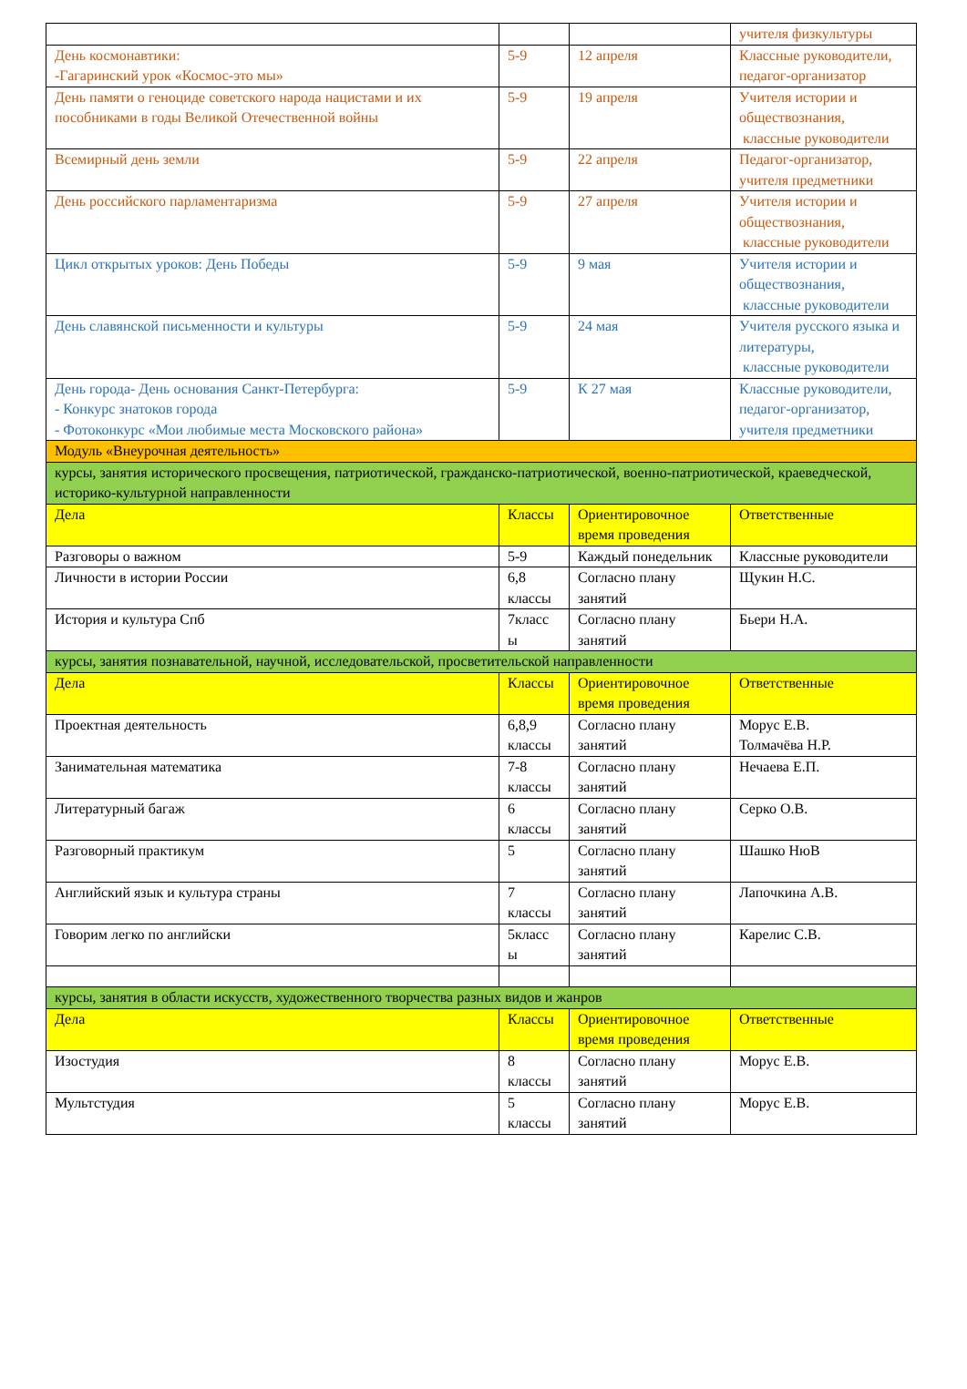| | | | учителя физкультуры |
| День космонавтики: -Гагаринский урок «Космос-это мы» | 5-9 | 12 апреля | Классные руководители, педагог-организатор |
| День памяти о геноциде советского народа нацистами и их пособниками в годы Великой Отечественной войны | 5-9 | 19 апреля | Учителя истории и обществознания, классные руководители |
| Всемирный день земли | 5-9 | 22 апреля | Педагог-организатор, учителя предметники |
| День российского парламентаризма | 5-9 | 27 апреля | Учителя истории и обществознания, классные руководители |
| Цикл открытых уроков: День Победы | 5-9 | 9 мая | Учителя истории и обществознания, классные руководители |
| День славянской письменности и культуры | 5-9 | 24 мая | Учителя русского языка и литературы, классные руководители |
| День города- День основания Санкт-Петербурга: - Конкурс знатоков города - Фотоконкурс «Мои любимые места Московского района» | 5-9 | К 27 мая | Классные руководители, педагог-организатор, учителя предметники |
| Модуль «Внеурочная деятельность» | | | |
| курсы, занятия исторического просвещения, патриотической, гражданско-патриотической, военно-патриотической, краеведческой, историко-культурной направленности | | | |
| Дела | Классы | Ориентировочное время проведения | Ответственные |
| Разговоры о важном | 5-9 | Каждый понедельник | Классные руководители |
| Личности в истории России | 6,8 классы | Согласно плану занятий | Щукин Н.С. |
| История и культура Спб | 7класс ы | Согласно плану занятий | Бьери Н.А. |
| курсы, занятия познавательной, научной, исследовательской, просветительской направленности | | | |
| Дела | Классы | Ориентировочное время проведения | Ответственные |
| Проектная деятельность | 6,8,9 классы | Согласно плану занятий | Морус Е.В. Толмачёва Н.Р. |
| Занимательная математика | 7-8 классы | Согласно плану занятий | Нечаева Е.П. |
| Литературный багаж | 6 классы | Согласно плану занятий | Серко О.В. |
| Разговорный практикум | 5 | Согласно плану занятий | Шашко НюВ |
| Английский язык и культура страны | 7 классы | Согласно плану занятий | Лапочкина А.В. |
| Говорим легко по английски | 5класс ы | Согласно плану занятий | Карелис С.В. |
| курсы, занятия в области искусств, художественного творчества разных видов и жанров | | | |
| Дела | Классы | Ориентировочное время проведения | Ответственные |
| Изостудия | 8 классы | Согласно плану занятий | Морус Е.В. |
| Мультстудия | 5 классы | Согласно плану занятий | Морус Е.В. |